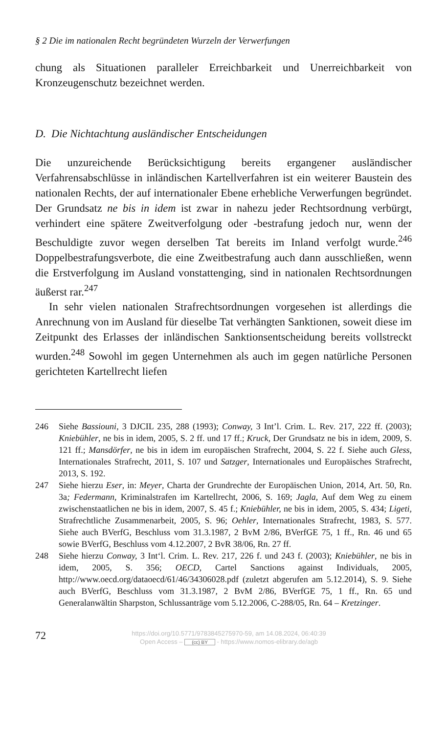§ 2 Die im nationalen Recht begründeten Wurzeln der Verwerfungen
chung als Situationen paralleler Erreichbarkeit und Unerreichbarkeit von Kronzeugenschutz bezeichnet werden.
D. Die Nichtachtung ausländischer Entscheidungen
Die unzureichende Berücksichtigung bereits ergangener ausländischer Verfahrensabschlüsse in inländischen Kartellverfahren ist ein weiterer Baustein des nationalen Rechts, der auf internationaler Ebene erhebliche Verwerfungen begründet. Der Grundsatz ne bis in idem ist zwar in nahezu jeder Rechtsordnung verbürgt, verhindert eine spätere Zweitverfolgung oder -bestrafung jedoch nur, wenn der Beschuldigte zuvor wegen derselben Tat bereits im Inland verfolgt wurde.<sup>246</sup> Doppelbestrafungsverbote, die eine Zweitbestrafung auch dann ausschließen, wenn die Erstverfolgung im Ausland vonstattenging, sind in nationalen Rechtsordnungen äußerst rar.<sup>247</sup>
In sehr vielen nationalen Strafrechtsordnungen vorgesehen ist allerdings die Anrechnung von im Ausland für dieselbe Tat verhängten Sanktionen, soweit diese im Zeitpunkt des Erlasses der inländischen Sanktionsentscheidung bereits vollstreckt wurden.<sup>248</sup> Sowohl im gegen Unternehmen als auch im gegen natürliche Personen gerichteten Kartellrecht liefen
246 Siehe Bassiouni, 3 DJCIL 235, 288 (1993); Conway, 3 Int’l. Crim. L. Rev. 217, 222 ff. (2003); Kniebühler, ne bis in idem, 2005, S. 2 ff. und 17 ff.; Kruck, Der Grundsatz ne bis in idem, 2009, S. 121 ff.; Mansdörfer, ne bis in idem im europäischen Strafrecht, 2004, S. 22 f. Siehe auch Gless, Internationales Strafrecht, 2011, S. 107 und Satzger, Internationales und Europäisches Strafrecht, 2013, S. 192.
247 Siehe hierzu Eser, in: Meyer, Charta der Grundrechte der Europäischen Union, 2014, Art. 50, Rn. 3a; Federmann, Kriminalstrafen im Kartellrecht, 2006, S. 169; Jagla, Auf dem Weg zu einem zwischenstaatlichen ne bis in idem, 2007, S. 45 f.; Kniebühler, ne bis in idem, 2005, S. 434; Ligeti, Strafrechtliche Zusammenarbeit, 2005, S. 96; Oehler, Internationales Strafrecht, 1983, S. 577. Siehe auch BVerfG, Beschluss vom 31.3.1987, 2 BvM 2/86, BVerfGE 75, 1 ff., Rn. 46 und 65 sowie BVerfG, Beschluss vom 4.12.2007, 2 BvR 38/06, Rn. 27 ff.
248 Siehe hierzu Conway, 3 Int‘l. Crim. L. Rev. 217, 226 f. und 243 f. (2003); Kniebühler, ne bis in idem, 2005, S. 356; OECD, Cartel Sanctions against Individuals, 2005, http://www.oecd.org/dataoecd/61/46/34306028.pdf (zuletzt abgerufen am 5.12.2014), S. 9. Siehe auch BVerfG, Beschluss vom 31.3.1987, 2 BvM 2/86, BVerfGE 75, 1 ff., Rn. 65 und Generalanwältin Sharpston, Schlussanträge vom 5.12.2006, C-288/05, Rn. 64 – Kretzinger.
72
https://doi.org/10.5771/9783845275970-59, am 14.08.2024, 06:40:39
Open Access – (cc) BY - https://www.nomos-elibrary.de/agb